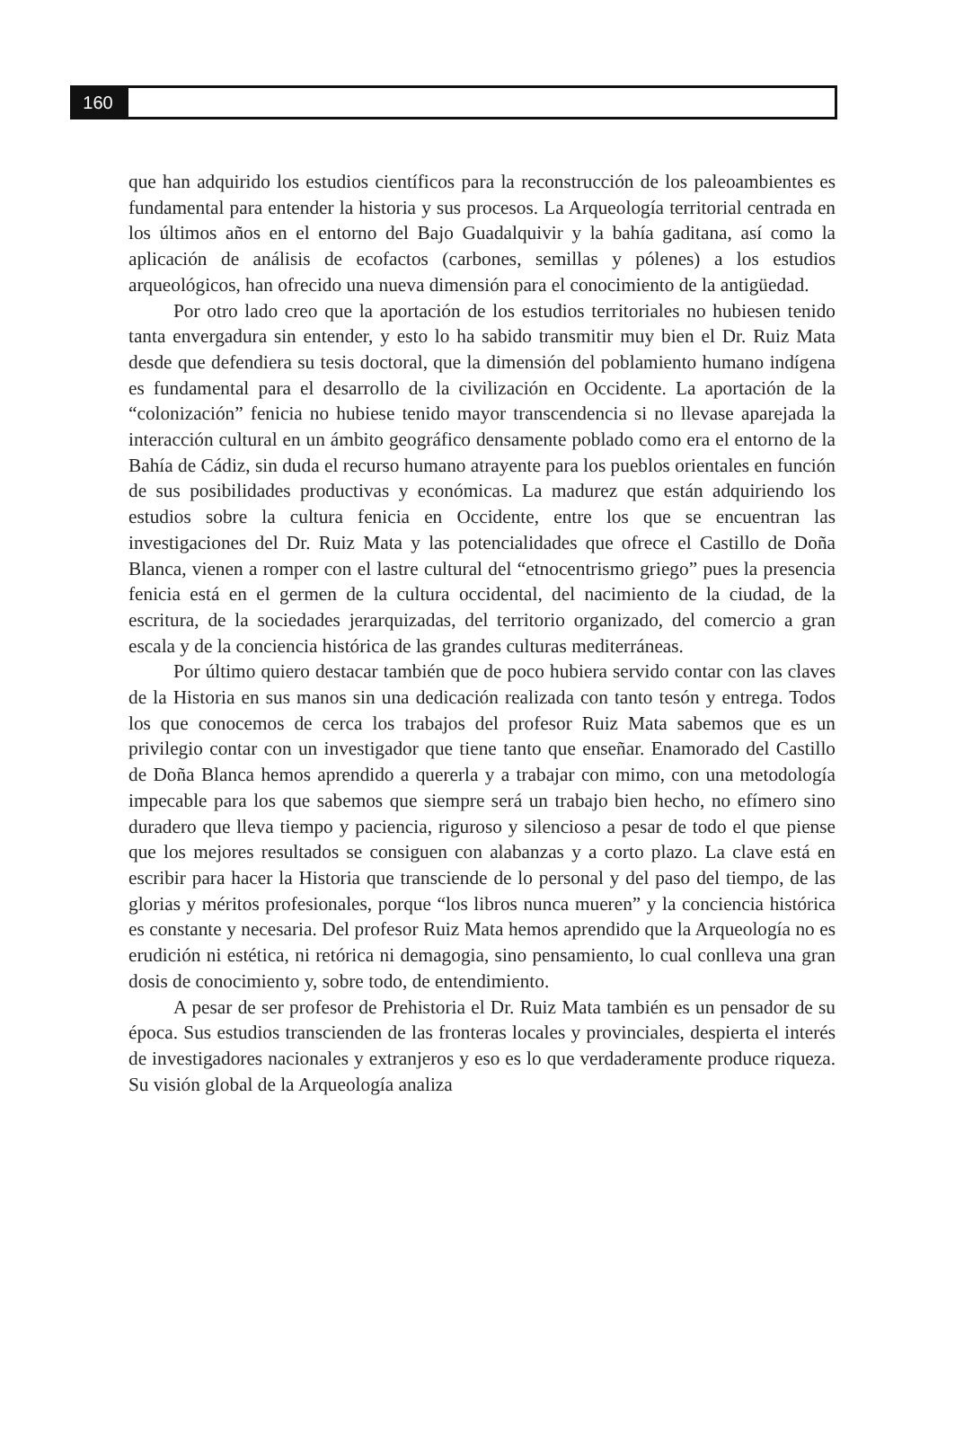160
que han adquirido los estudios científicos para la reconstrucción de los paleoambientes es fundamental para entender la historia y sus procesos. La Arqueología territorial centrada en los últimos años en el entorno del Bajo Guadalquivir y la bahía gaditana, así como la aplicación de análisis de ecofactos (carbones, semillas y pólenes) a los estudios arqueológicos, han ofrecido una nueva dimensión para el conocimiento de la antigüedad.
Por otro lado creo que la aportación de los estudios territoriales no hubiesen tenido tanta envergadura sin entender, y esto lo ha sabido transmitir muy bien el Dr. Ruiz Mata desde que defendiera su tesis doctoral, que la dimensión del poblamiento humano indígena es fundamental para el desarrollo de la civilización en Occidente. La aportación de la “colonización” fenicia no hubiese tenido mayor transcendencia si no llevase aparejada la interacción cultural en un ámbito geográfico densamente poblado como era el entorno de la Bahía de Cádiz, sin duda el recurso humano atrayente para los pueblos orientales en función de sus posibilidades productivas y económicas. La madurez que están adquiriendo los estudios sobre la cultura fenicia en Occidente, entre los que se encuentran las investigaciones del Dr. Ruiz Mata y las potencialidades que ofrece el Castillo de Doña Blanca, vienen a romper con el lastre cultural del “etnocentrismo griego” pues la presencia fenicia está en el germen de la cultura occidental, del nacimiento de la ciudad, de la escritura, de la sociedades jerarquizadas, del territorio organizado, del comercio a gran escala y de la conciencia histórica de las grandes culturas mediterráneas.
Por último quiero destacar también que de poco hubiera servido contar con las claves de la Historia en sus manos sin una dedicación realizada con tanto tesón y entrega. Todos los que conocemos de cerca los trabajos del profesor Ruiz Mata sabemos que es un privilegio contar con un investigador que tiene tanto que enseñar. Enamorado del Castillo de Doña Blanca hemos aprendido a quererla y a trabajar con mimo, con una metodología impecable para los que sabemos que siempre será un trabajo bien hecho, no efímero sino duradero que lleva tiempo y paciencia, riguroso y silencioso a pesar de todo el que piense que los mejores resultados se consiguen con alabanzas y a corto plazo. La clave está en escribir para hacer la Historia que transciende de lo personal y del paso del tiempo, de las glorias y méritos profesionales, porque “los libros nunca mueren” y la conciencia histórica es constante y necesaria. Del profesor Ruiz Mata hemos aprendido que la Arqueología no es erudición ni estética, ni retórica ni demagogia, sino pensamiento, lo cual conlleva una gran dosis de conocimiento y, sobre todo, de entendimiento.
A pesar de ser profesor de Prehistoria el Dr. Ruiz Mata también es un pensador de su época. Sus estudios transcienden de las fronteras locales y provinciales, despierta el interés de investigadores nacionales y extranjeros y eso es lo que verdaderamente produce riqueza. Su visión global de la Arqueología analiza